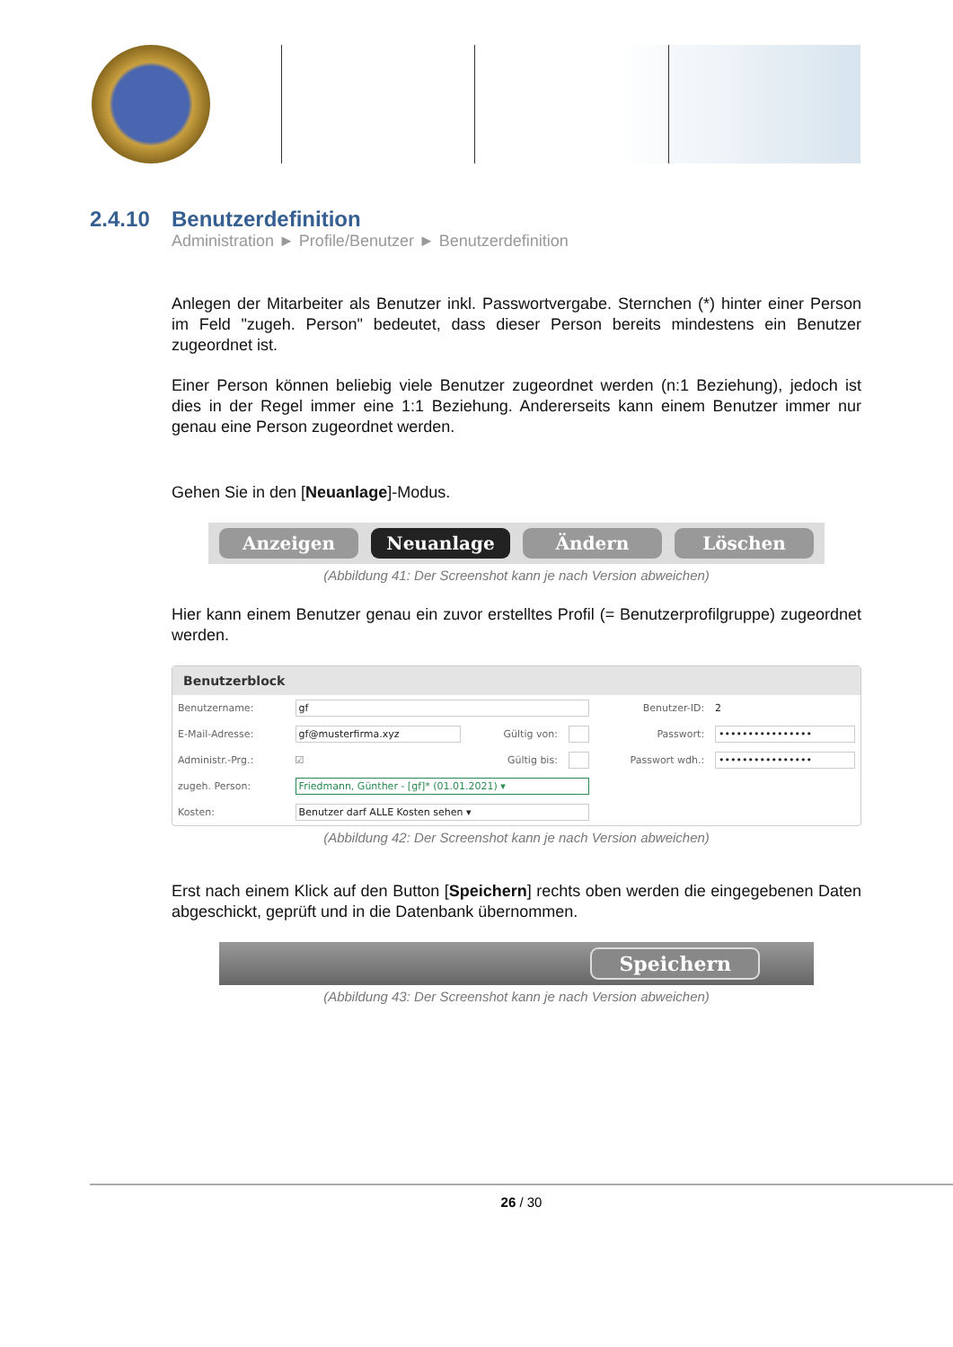2.4.10 Benutzerdefinition
Administration ► Profile/Benutzer ► Benutzerdefinition
Anlegen der Mitarbeiter als Benutzer inkl. Passwortvergabe. Sternchen (*) hinter einer Person im Feld "zugeh. Person" bedeutet, dass dieser Person bereits mindestens ein Benutzer zugeordnet ist.
Einer Person können beliebig viele Benutzer zugeordnet werden (n:1 Beziehung), jedoch ist dies in der Regel immer eine 1:1 Beziehung. Andererseits kann einem Benutzer immer nur genau eine Person zugeordnet werden.
Gehen Sie in den [Neuanlage]-Modus.
Anzeigen Neuanlage Ändern Löschen
(Abbildung 41: Der Screenshot kann je nach Version abweichen)
Hier kann einem Benutzer genau ein zuvor erstelltes Profil (= Benutzerprofilgruppe) zugeordnet werden.
Benutzerblock
| Benutzername: | gf | | | Benutzer-ID: | 2 |
| E-Mail-Adresse: | gf@musterfirma.xyz | Gültig von: | | Passwort: | •••••••••••••••• |
| Administr.-Prg.: | ☑ | Gültig bis: | | Passwort wdh.: | •••••••••••••••• |
| zugeh. Person: | Friedmann, Günther - [gf]* (01.01.2021) ▾ | | | | |
| Kosten: | Benutzer darf ALLE Kosten sehen ▾ | | | | |
(Abbildung 42: Der Screenshot kann je nach Version abweichen)
Erst nach einem Klick auf den Button [Speichern] rechts oben werden die eingegebenen Daten abgeschickt, geprüft und in die Datenbank übernommen.
Speichern
(Abbildung 43: Der Screenshot kann je nach Version abweichen)
26 / 30